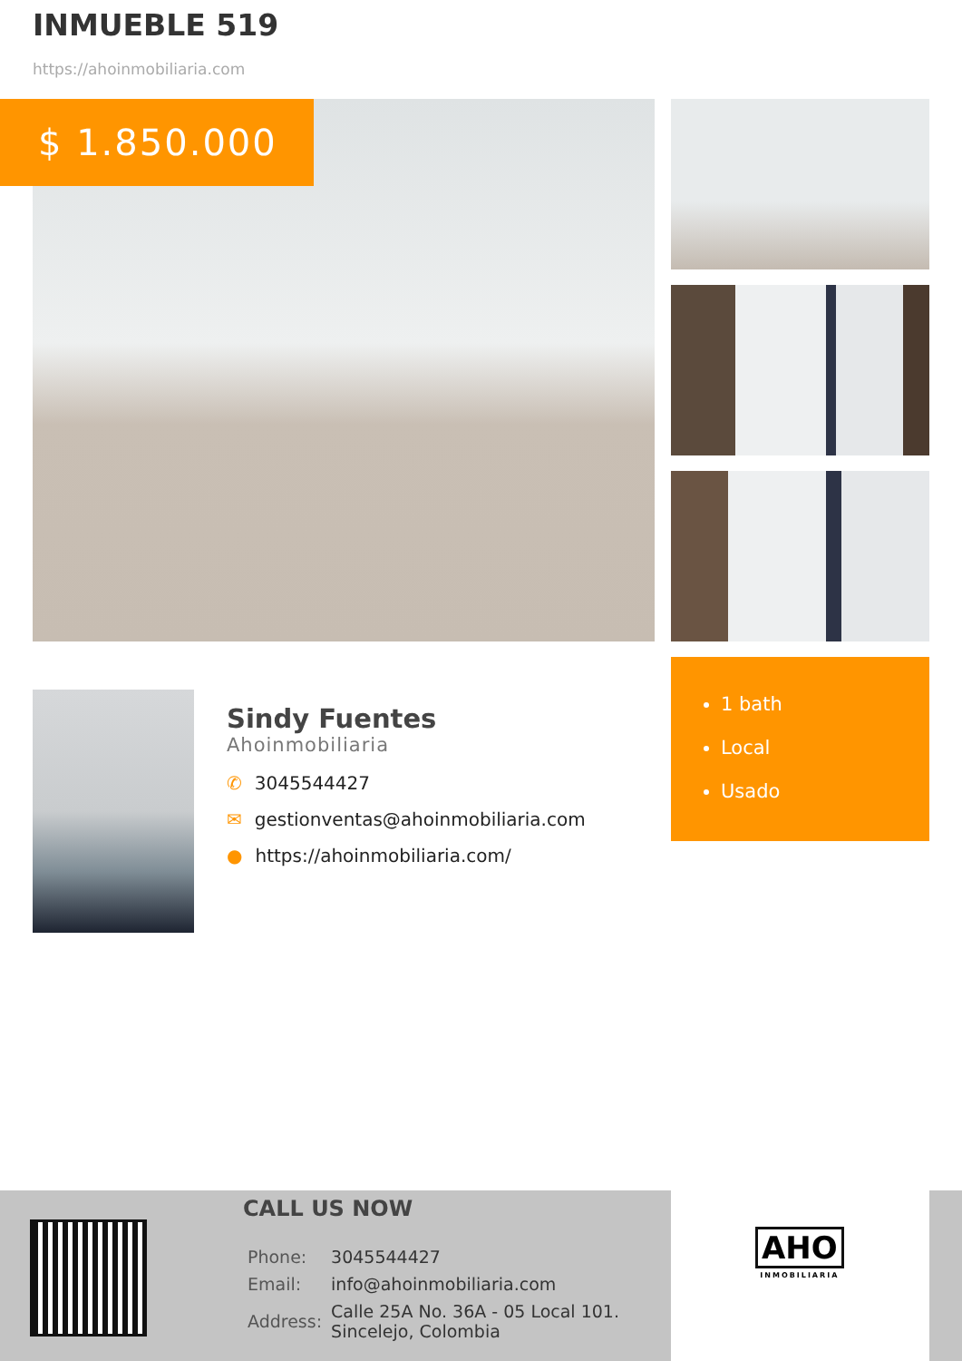INMUEBLE 519
https://ahoinmobiliaria.com
$ 1.850.000
Sindy Fuentes
Ahoinmobiliaria
✆ 3045544427
✉ gestionventas@ahoinmobiliaria.com
● https://ahoinmobiliaria.com/
1 bath
Local
Usado
CALL US NOW
| Phone: | 3045544427 |
| Email: | info@ahoinmobiliaria.com |
| Address: | Calle 25A No. 36A - 05 Local 101. Sincelejo, Colombia |
AHO
INMOBILIARIA